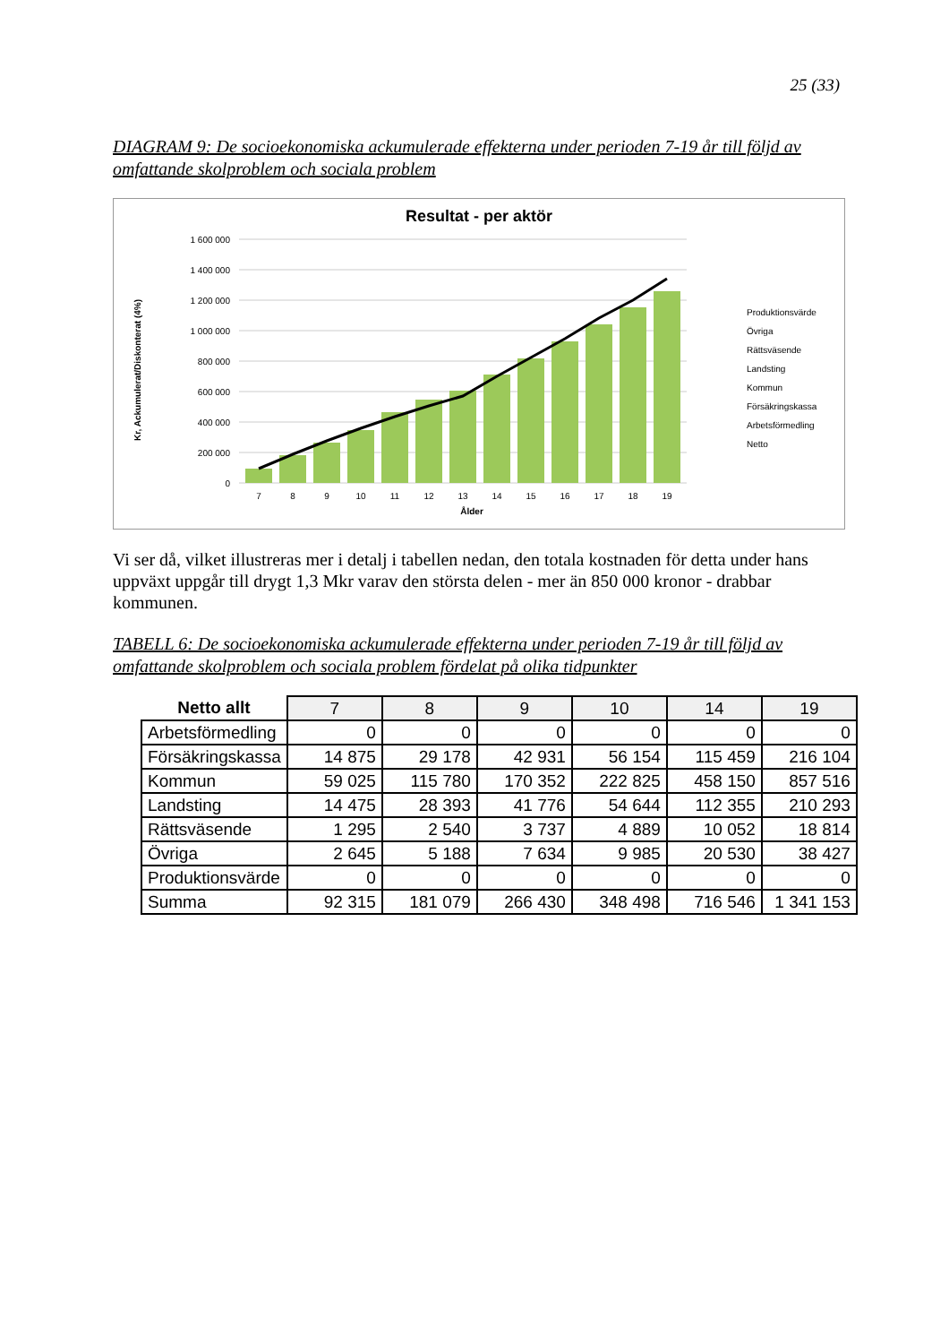25 (33)
DIAGRAM 9: De socioekonomiska ackumulerade effekterna under perioden 7-19 år till följd av omfattande skolproblem och sociala problem
Resultat - per aktör
Kr, Ackumulerat/Diskonterat (4%)
1 600 000
1 400 000
1 200 000
1 000 000
800 000
600 000
400 000
200 000
0
7
8
9
10
11
12
13
14
15
16
17
18
19
Ålder
Produktionsvärde
Övriga
Rättsväsende
Landsting
Kommun
Försäkringskassa
Arbetsförmedling
Netto
Vi ser då, vilket illustreras mer i detalj i tabellen nedan, den totala kostnaden för detta under hans uppväxt uppgår till drygt 1,3 Mkr varav den största delen - mer än 850 000 kronor - drabbar kommunen.
TABELL 6: De socioekonomiska ackumulerade effekterna under perioden 7-19 år till följd av omfattande skolproblem och sociala problem fördelat på olika tidpunkter
| Netto allt | 7 | 8 | 9 | 10 | 14 | 19 |
| --- | --- | --- | --- | --- | --- | --- |
| Arbetsförmedling | 0 | 0 | 0 | 0 | 0 | 0 |
| Försäkringskassa | 14 875 | 29 178 | 42 931 | 56 154 | 115 459 | 216 104 |
| Kommun | 59 025 | 115 780 | 170 352 | 222 825 | 458 150 | 857 516 |
| Landsting | 14 475 | 28 393 | 41 776 | 54 644 | 112 355 | 210 293 |
| Rättsväsende | 1 295 | 2 540 | 3 737 | 4 889 | 10 052 | 18 814 |
| Övriga | 2 645 | 5 188 | 7 634 | 9 985 | 20 530 | 38 427 |
| Produktionsvärde | 0 | 0 | 0 | 0 | 0 | 0 |
| Summa | 92 315 | 181 079 | 266 430 | 348 498 | 716 546 | 1 341 153 |